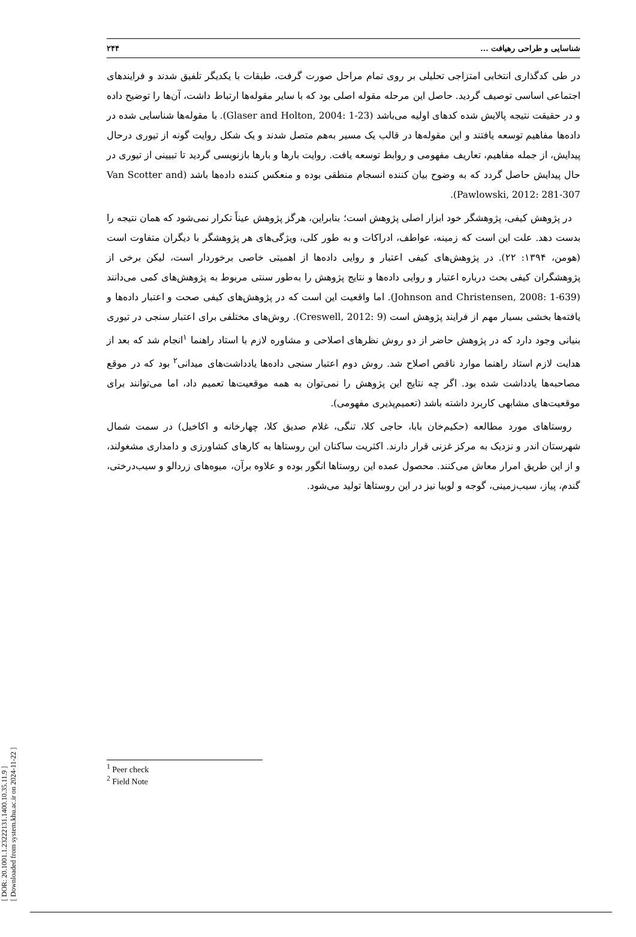[ DOR: 20.1001.1.23222131.1400.10.35.11.9 ]
[ Downloaded from system.khu.ac.ir on 2024-11-22 ]
شناسایی و طراحی رهیافت ... ۲۴۴
در طی کدگذاری انتخابی امتزاجی تحلیلی بر روی تمام مراحل صورت گرفت، طبقات با یکدیگر تلفیق شدند و فرایندهای اجتماعی اساسی توصیف گردید. حاصل این مرحله مقوله اصلی بود که با سایر مقوله‌ها ارتباط داشت، آن‌ها را توضیح داده و در حقیقت نتیجه پالایش شده کدهای اولیه می‌باشد (Glaser and Holton, 2004: 1-23). با مقوله‌ها شناسایی شده در داده‌ها مفاهیم توسعه یافتند و این مقوله‌ها در قالب یک مسیر به‌هم متصل شدند و یک شکل روایت گونه از تیوری درحال پیدایش، از جمله مفاهیم، تعاریف مفهومی و روابط توسعه یافت. روایت بارها و بارها بازنویسی گردید تا تبیینی از تیوری در حال پیدایش حاصل گردد که به وضوح بیان کننده انسجام منطقی بوده و منعکس کننده داده‌ها باشد (Van Scotter and Pawlowski, 2012: 281-307).
در پژوهش کیفی، پژوهشگر خود ابزار اصلی پژوهش است؛ بنابراین، هرگز پژوهش عیناً تکرار نمی‌شود که همان نتیجه را بدست دهد. علت این است که زمینه، عواطف، ادراکات و به طور کلی، ویژگی‌های هر پژوهشگر با دیگران متفاوت است (هومن، ۱۳۹۴: ۲۲). در پژوهش‌های کیفی اعتبار و روایی داده‌ها از اهمیتی خاصی برخوردار است، لیکن برخی از پژوهشگران کیفی بحث درباره اعتبار و روایی داده‌ها و نتایج پژوهش را به‌طور سنتی مربوط به پژوهش‌های کمی می‌دانند (Johnson and Christensen, 2008: 1-639). اما واقعیت این است که در پژوهش‌های کیفی صحت و اعتبار داده‌ها و یافته‌ها بخشی بسیار مهم از فرایند پژوهش است (Creswell, 2012: 9). روش‌های مختلفی برای اعتبار سنجی در تیوری بنیانی وجود دارد که در پژوهش حاضر از دو روش نظرهای اصلاحی و مشاوره لازم با استاد راهنما <sup>۱</sup>انجام شد که بعد از هدایت لازم استاد راهنما موارد ناقص اصلاح شد. روش دوم اعتبار سنجی داده‌ها یادداشت‌های میدانی<sup>۲</sup> بود که در موقع مصاحبه‌ها یادداشت شده بود. اگر چه نتایج این پژوهش را نمی‌توان به همه موقعیت‌ها تعمیم داد، اما می‌توانند برای موقعیت‌های مشابهی کاربرد داشته باشد (تعمیم‌پذیری مفهومی).
روستاهای مورد مطالعه (حکیم‌خان بابا، حاجی کلا، تنگی، غلام صدیق کلا، چهارخانه و اکاخیل) در سمت شمال شهرستان اندر و نزدیک به مرکز غزنی قرار دارند. اکثریت ساکنان این روستاها به کارهای کشاورزی و دامداری مشغولند، و از این طریق امرار معاش می‌کنند. محصول عمده این روستاها انگور بوده و علاوه برآن، میوه‌های زردالو و سیب‌درختی، گندم، پیاز، سیب‌زمینی، گوجه و لوبیا نیز در این روستاها تولید می‌شود.
<sup>1</sup> Peer check
<sup>2</sup> Field Note